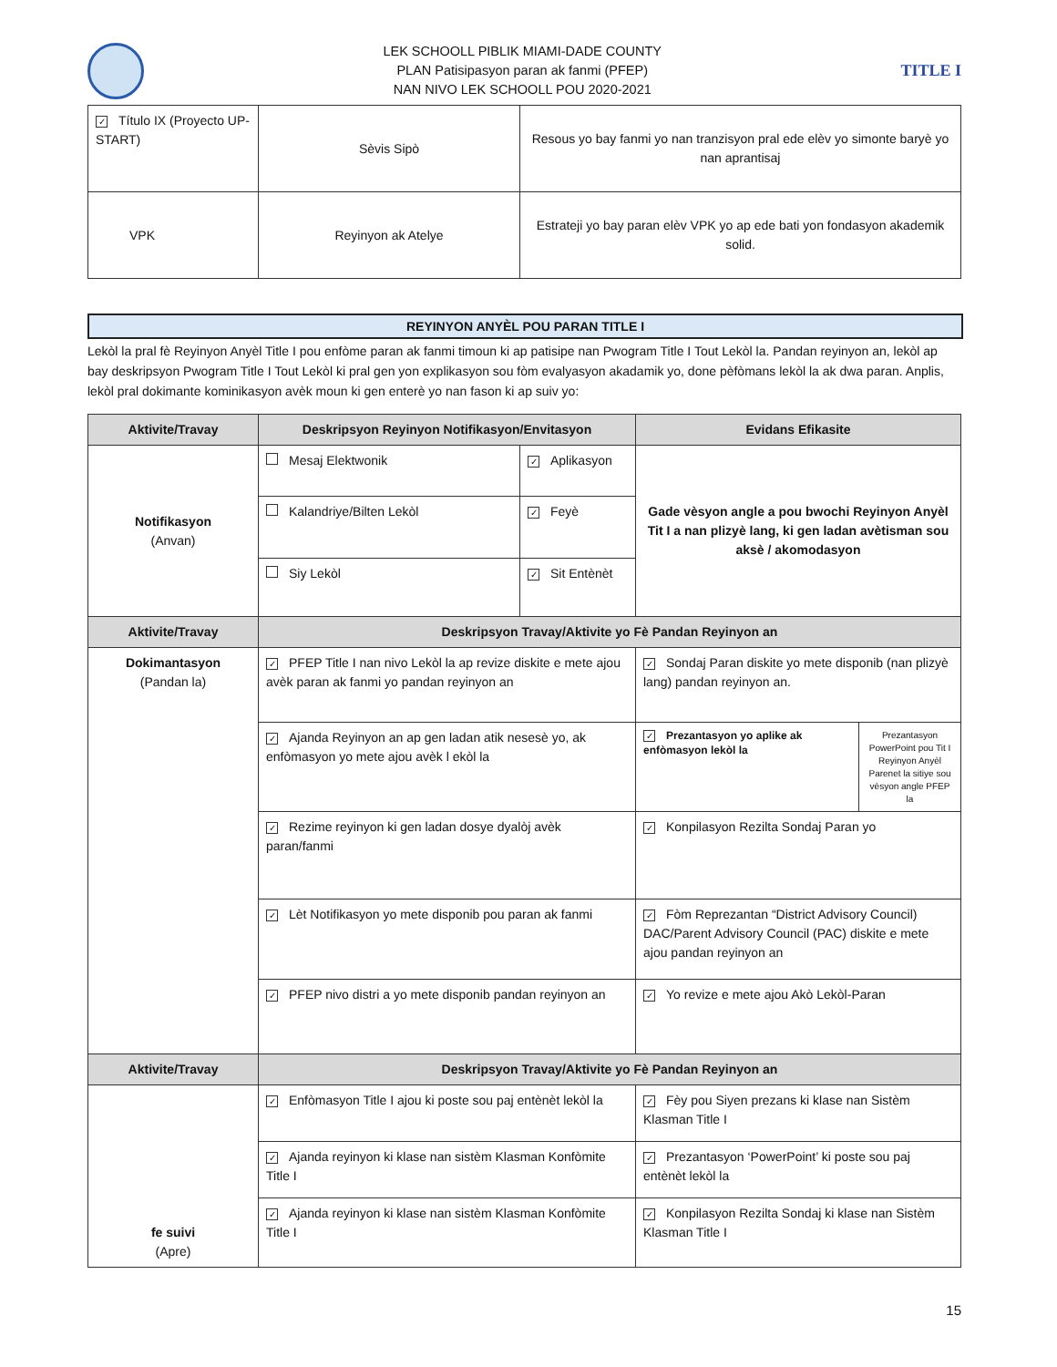LEK SCHOOLL PIBLIK MIAMI-DADE COUNTY
PLAN Patisipasyon paran ak fanmi (PFEP)
NAN NIVO LEK SCHOOLL POU 2020-2021
TITLE I
| ✓ Título IX (Proyecto UP-START) | Sèvis Sipò | Resous yo bay fanmi yo nan tranzisyon pral ede elèv yo simonte baryè yo nan aprantisaj |
| VPK | Reyinyon ak Atelye | Estrateji yo bay paran elèv VPK yo ap ede bati yon fondasyon akademik solid. |
REYINYON ANYÈL POU PARAN TITLE I
Lekòl la pral fè Reyinyon Anyèl Title I pou enfòme paran ak fanmi timoun ki ap patisipe nan Pwogram Title I Tout Lekòl la. Pandan reyinyon an, lekòl ap bay deskripsyon Pwogram Title I Tout Lekòl ki pral gen yon explikasyon sou fòm evalyasyon akadamik yo, done pèfòmans lekòl la ak dwa paran. Anplis, lekòl pral dokimante kominikasyon avèk moun ki gen enterè yo nan fason ki ap suiv yo:
| Aktivite/Travay | Deskripsyon Reyinyon Notifikasyon/Envitasyon | | Evidans Efikasite | |
| --- | --- | --- | --- | --- |
| Notifikasyon (Anvan) | Mesaj Elektwonik | ✓ Aplikasyon | Gade vèsyon angle a pou bwochi Reyinyon Anyèl Tit I a nan plizyè lang, ki gen ladan avètisman sou aksè / akomodasyon | |
| | Kalandriye/Bilten Lekòl | ✓ Feyè | | |
| | Siy Lekòl | ✓ Sit Entènèt | | |
| Aktivite/Travay | Deskripsyon Travay/Aktivite yo Fè Pandan Reyinyon an | | | |
| Dokimantasyon (Pandan la) | ✓ PFEP Title I nan nivo Lekòl la ap revize diskite e mete ajou avèk paran ak fanmi yo pandan reyinyon an | | ✓ Sondaj Paran diskite yo mete disponib (nan plizyè lang) pandan reyinyon an. | |
| | ✓ Ajanda Reyinyon an ap gen ladan atik nesesè yo, ak enfòmasyon yo mete ajou avèk l ekòl la | | ✓ Prezantasyon yo aplike ak enfòmasyon lekòl la | Prezantasyon PowerPoint pou Tit I Reyinyon Anyèl Parenet la sitiye sou vèsyon angle PFEP la |
| | ✓ Rezime reyinyon ki gen ladan dosye dyalòj avèk paran/fanmi | | ✓ Konpilasyon Rezilta Sondaj Paran yo | |
| | ✓ Lèt Notifikasyon yo mete disponib pou paran ak fanmi | | ✓ Fòm Reprezantan “District Advisory Council) DAC/Parent Advisory Council (PAC) diskite e mete ajou pandan reyinyon an | |
| | ✓ PFEP nivo distri a yo mete disponib pandan reyinyon an | | ✓ Yo revize e mete ajou Akò Lekòl-Paran | |
| Aktivite/Travay | Deskripsyon Travay/Aktivite yo Fè Pandan Reyinyon an | | | |
| fe suivi (Apre) | ✓ Enfòmasyon Title I ajou ki poste sou paj entènèt lekòl la | | ✓ Fèy pou Siyen prezans ki klase nan Sistèm Klasman Title I | |
| | ✓ Ajanda reyinyon ki klase nan sistèm Klasman Konfòmite Title I | | ✓ Prezantasyon ‘PowerPoint’ ki poste sou paj entènèt lekòl la | |
| | ✓ Ajanda reyinyon ki klase nan sistèm Klasman Konfòmite Title I | | ✓ Konpilasyon Rezilta Sondaj ki klase nan Sistèm Klasman Title I | |
15